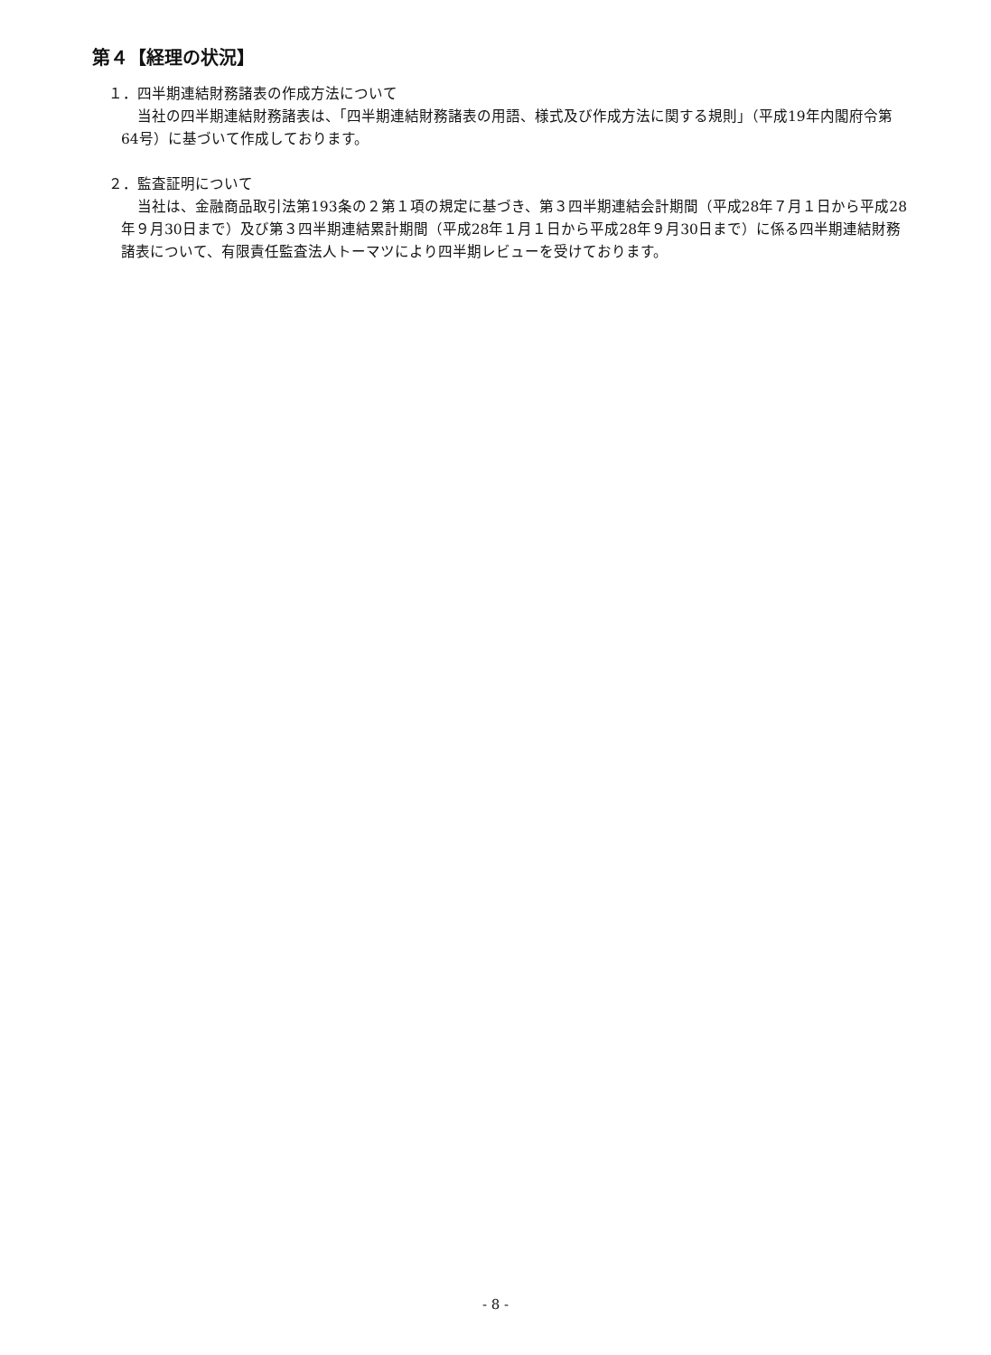第４【経理の状況】
１．四半期連結財務諸表の作成方法について
当社の四半期連結財務諸表は、「四半期連結財務諸表の用語、様式及び作成方法に関する規則」（平成19年内閣府令第64号）に基づいて作成しております。
２．監査証明について
当社は、金融商品取引法第193条の２第１項の規定に基づき、第３四半期連結会計期間（平成28年７月１日から平成28年９月30日まで）及び第３四半期連結累計期間（平成28年１月１日から平成28年９月30日まで）に係る四半期連結財務諸表について、有限責任監査法人トーマツにより四半期レビューを受けております。
- 8 -